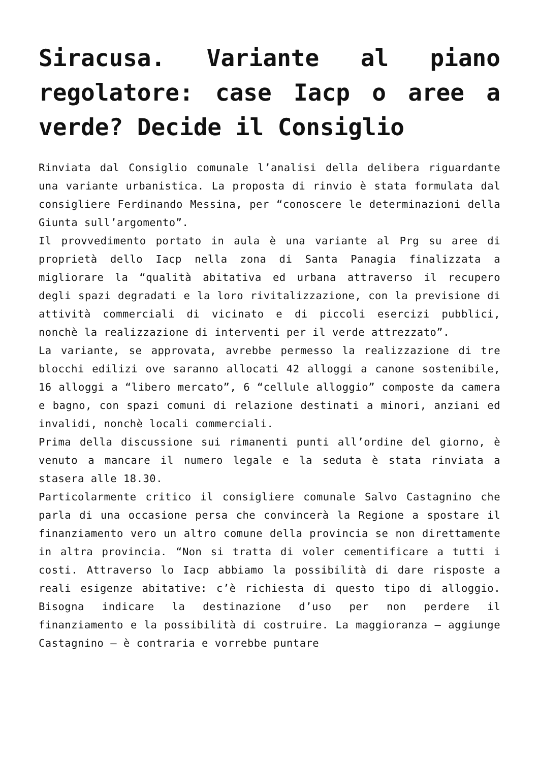Siracusa. Variante al piano regolatore: case Iacp o aree a verde? Decide il Consiglio
Rinviata dal Consiglio comunale l’analisi della delibera riguardante una variante urbanistica. La proposta di rinvio è stata formulata dal consigliere Ferdinando Messina, per “conoscere le determinazioni della Giunta sull’argomento”.
Il provvedimento portato in aula è una variante al Prg su aree di proprietà dello Iacp nella zona di Santa Panagia finalizzata a migliorare la “qualità abitativa ed urbana attraverso il recupero degli spazi degradati e la loro rivitalizzazione, con la previsione di attività commerciali di vicinato e di piccoli esercizi pubblici, nonchè la realizzazione di interventi per il verde attrezzato”.
La variante, se approvata, avrebbe permesso la realizzazione di tre blocchi edilizi ove saranno allocati 42 alloggi a canone sostenibile, 16 alloggi a “libero mercato”, 6 “cellule alloggio” composte da camera e bagno, con spazi comuni di relazione destinati a minori, anziani ed invalidi, nonchè locali commerciali.
Prima della discussione sui rimanenti punti all’ordine del giorno, è venuto a mancare il numero legale e la seduta è stata rinviata a stasera alle 18.30.
Particolarmente critico il consigliere comunale Salvo Castagnino che parla di una occasione persa che convincerà la Regione a spostare il finanziamento vero un altro comune della provincia se non direttamente in altra provincia. “Non si tratta di voler cementificare a tutti i costi. Attraverso lo Iacp abbiamo la possibilità di dare risposte a reali esigenze abitative: c’è richiesta di questo tipo di alloggio. Bisogna indicare la destinazione d’uso per non perdere il finanziamento e la possibilità di costruire. La maggioranza – aggiunge Castagnino – è contraria e vorrebbe puntare